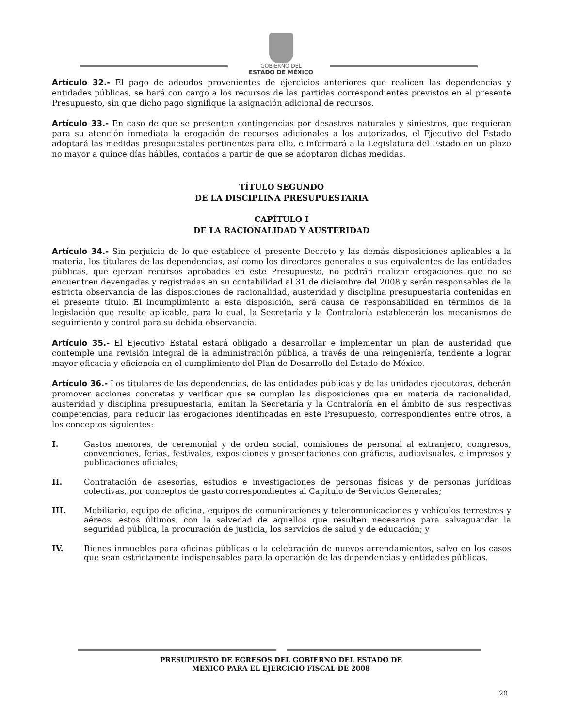GOBIERNO DEL
ESTADO DE MÉXICO
Artículo 32.- El pago de adeudos provenientes de ejercicios anteriores que realicen las dependencias y entidades públicas, se hará con cargo a los recursos de las partidas correspondientes previstos en el presente Presupuesto, sin que dicho pago signifique la asignación adicional de recursos.
Artículo 33.- En caso de que se presenten contingencias por desastres naturales y siniestros, que requieran para su atención inmediata la erogación de recursos adicionales a los autorizados, el Ejecutivo del Estado adoptará las medidas presupuestales pertinentes para ello, e informará a la Legislatura del Estado en un plazo no mayor a quince días hábiles, contados a partir de que se adoptaron dichas medidas.
TÍTULO SEGUNDO
DE LA DISCIPLINA PRESUPUESTARIA
CAPÍTULO I
DE LA RACIONALIDAD Y AUSTERIDAD
Artículo 34.- Sin perjuicio de lo que establece el presente Decreto y las demás disposiciones aplicables a la materia, los titulares de las dependencias, así como los directores generales o sus equivalentes de las entidades públicas, que ejerzan recursos aprobados en este Presupuesto, no podrán realizar erogaciones que no se encuentren devengadas y registradas en su contabilidad al 31 de diciembre del 2008 y serán responsables de la estricta observancia de las disposiciones de racionalidad, austeridad y disciplina presupuestaria contenidas en el presente título. El incumplimiento a esta disposición, será causa de responsabilidad en términos de la legislación que resulte aplicable, para lo cual, la Secretaría y la Contraloría establecerán los mecanismos de seguimiento y control para su debida observancia.
Artículo 35.- El Ejecutivo Estatal estará obligado a desarrollar e implementar un plan de austeridad que contemple una revisión integral de la administración pública, a través de una reingeniería, tendente a lograr mayor eficacia y eficiencia en el cumplimiento del Plan de Desarrollo del Estado de México.
Artículo 36.- Los titulares de las dependencias, de las entidades públicas y de las unidades ejecutoras, deberán promover acciones concretas y verificar que se cumplan las disposiciones que en materia de racionalidad, austeridad y disciplina presupuestaria, emitan la Secretaría y la Contraloría en el ámbito de sus respectivas competencias, para reducir las erogaciones identificadas en este Presupuesto, correspondientes entre otros, a los conceptos siguientes:
I. Gastos menores, de ceremonial y de orden social, comisiones de personal al extranjero, congresos, convenciones, ferias, festivales, exposiciones y presentaciones con gráficos, audiovisuales, e impresos y publicaciones oficiales;
II. Contratación de asesorías, estudios e investigaciones de personas físicas y de personas jurídicas colectivas, por conceptos de gasto correspondientes al Capítulo de Servicios Generales;
III. Mobiliario, equipo de oficina, equipos de comunicaciones y telecomunicaciones y vehículos terrestres y aéreos, estos últimos, con la salvedad de aquellos que resulten necesarios para salvaguardar la seguridad pública, la procuración de justicia, los servicios de salud y de educación; y
IV. Bienes inmuebles para oficinas públicas o la celebración de nuevos arrendamientos, salvo en los casos que sean estrictamente indispensables para la operación de las dependencias y entidades públicas.
PRESUPUESTO DE EGRESOS DEL GOBIERNO DEL ESTADO DE
MEXICO PARA EL EJERCICIO FISCAL DE 2008
20